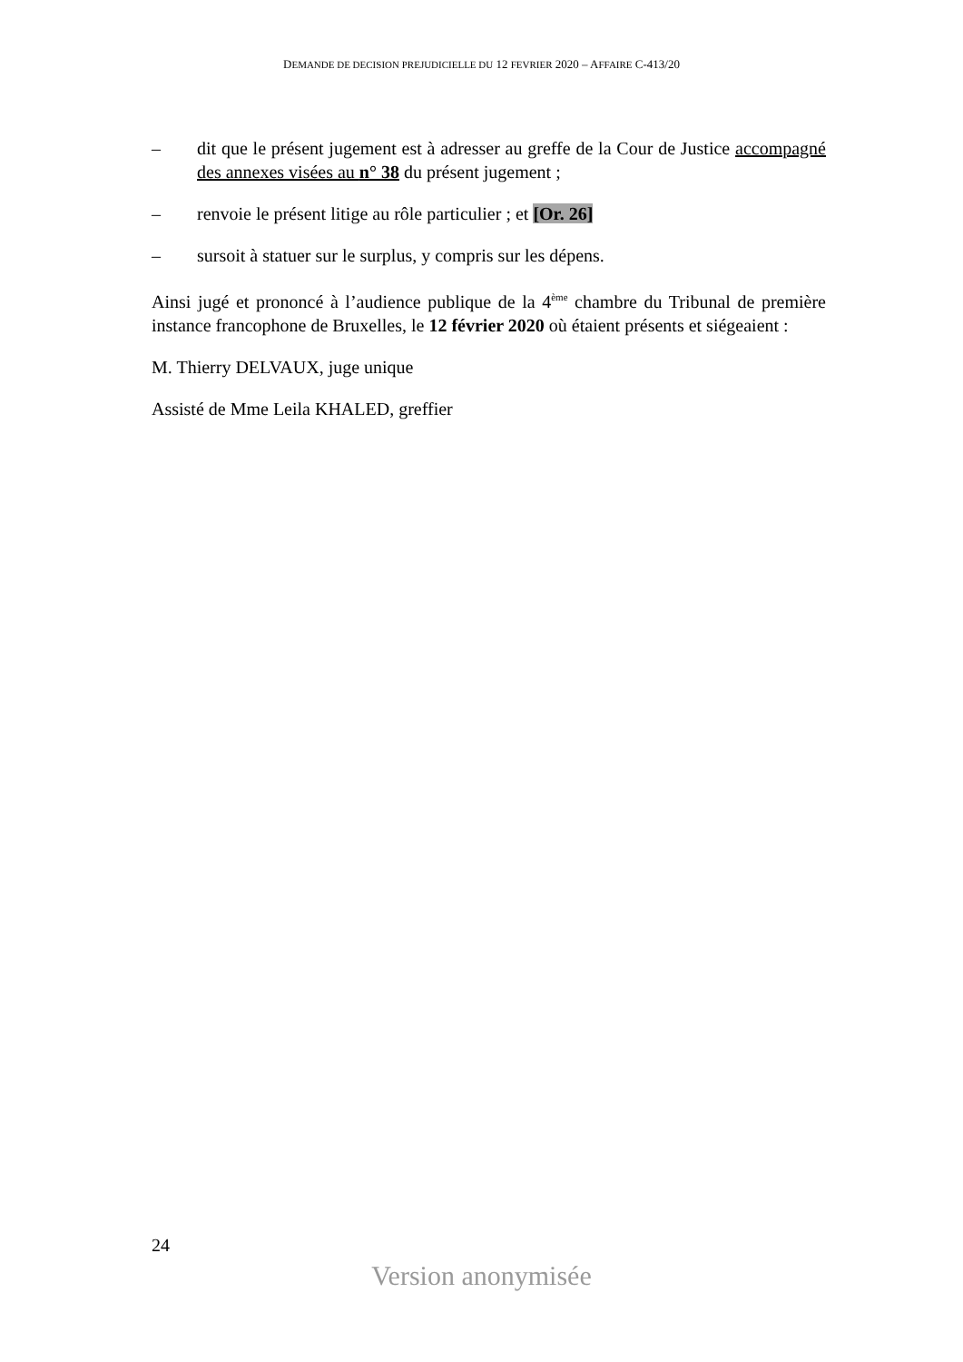DEMANDE DE DECISION PREJUDICIELLE DU 12 FEVRIER 2020 – AFFAIRE C-413/20
– dit que le présent jugement est à adresser au greffe de la Cour de Justice accompagné des annexes visées au n° 38 du présent jugement ;
– renvoie le présent litige au rôle particulier ; et [Or. 26]
– sursoit à statuer sur le surplus, y compris sur les dépens.
Ainsi jugé et prononcé à l’audience publique de la 4<sup>ème</sup> chambre du Tribunal de première instance francophone de Bruxelles, le 12 février 2020 où étaient présents et siégeaient :
M. Thierry DELVAUX, juge unique
Assisté de Mme Leila KHALED, greffier
24
Version anonymisée